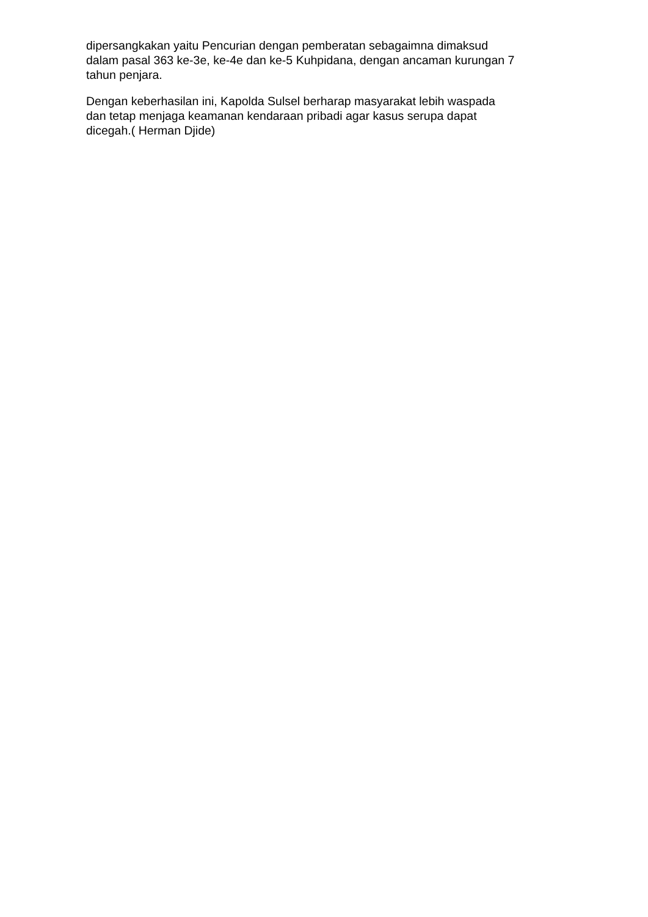dipersangkakan yaitu Pencurian dengan pemberatan sebagaimna dimaksud
dalam pasal 363 ke-3e, ke-4e dan ke-5 Kuhpidana, dengan ancaman kurungan 7
tahun penjara.
Dengan keberhasilan ini, Kapolda Sulsel berharap masyarakat lebih waspada
dan tetap menjaga keamanan kendaraan pribadi agar kasus serupa dapat
dicegah.( Herman Djide)